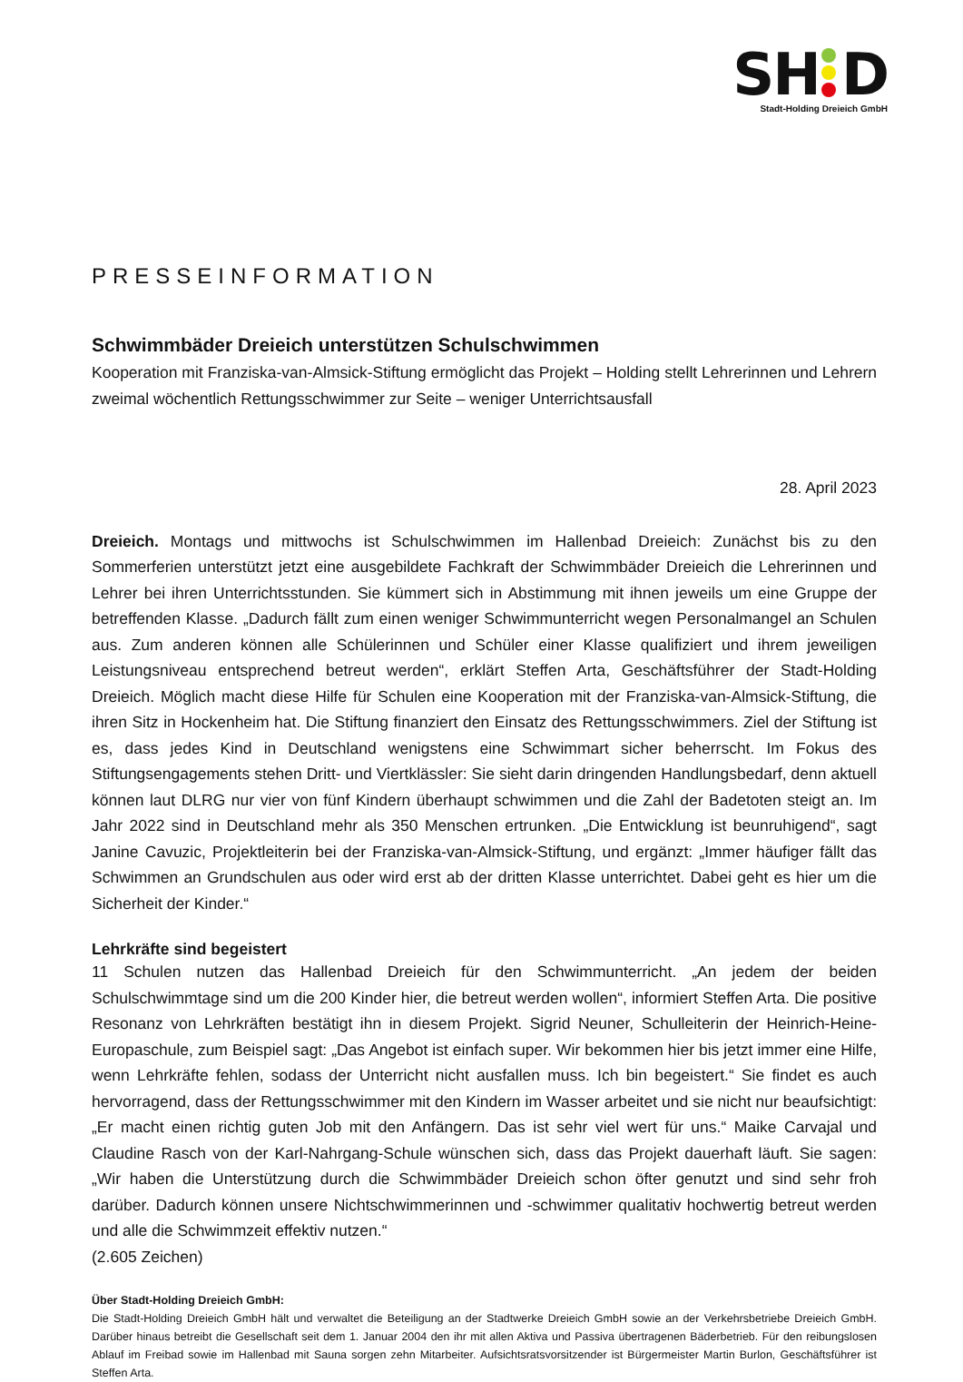SH D
Stadt-Holding Dreieich GmbH
PRESSEINFORMATION
Schwimmbäder Dreieich unterstützen Schulschwimmen
Kooperation mit Franziska-van-Almsick-Stiftung ermöglicht das Projekt – Holding stellt Lehrerinnen und Lehrern zweimal wöchentlich Rettungsschwimmer zur Seite – weniger Unterrichtsausfall
28. April 2023
Dreieich. Montags und mittwochs ist Schulschwimmen im Hallenbad Dreieich: Zunächst bis zu den Sommerferien unterstützt jetzt eine ausgebildete Fachkraft der Schwimmbäder Dreieich die Lehrerinnen und Lehrer bei ihren Unterrichtsstunden. Sie kümmert sich in Abstimmung mit ihnen jeweils um eine Gruppe der betreffenden Klasse. „Dadurch fällt zum einen weniger Schwimmunterricht wegen Personalmangel an Schulen aus. Zum anderen können alle Schülerinnen und Schüler einer Klasse qualifiziert und ihrem jeweiligen Leistungsniveau entsprechend betreut werden“, erklärt Steffen Arta, Geschäftsführer der Stadt-Holding Dreieich. Möglich macht diese Hilfe für Schulen eine Kooperation mit der Franziska-van-Almsick-Stiftung, die ihren Sitz in Hockenheim hat. Die Stiftung finanziert den Einsatz des Rettungsschwimmers. Ziel der Stiftung ist es, dass jedes Kind in Deutschland wenigstens eine Schwimmart sicher beherrscht. Im Fokus des Stiftungsengagements stehen Dritt- und Viertklässler: Sie sieht darin dringenden Handlungsbedarf, denn aktuell können laut DLRG nur vier von fünf Kindern überhaupt schwimmen und die Zahl der Badetoten steigt an. Im Jahr 2022 sind in Deutschland mehr als 350 Menschen ertrunken. „Die Entwicklung ist beunruhigend“, sagt Janine Cavuzic, Projektleiterin bei der Franziska-van-Almsick-Stiftung, und ergänzt: „Immer häufiger fällt das Schwimmen an Grundschulen aus oder wird erst ab der dritten Klasse unterrichtet. Dabei geht es hier um die Sicherheit der Kinder.“
Lehrkräfte sind begeistert
11 Schulen nutzen das Hallenbad Dreieich für den Schwimmunterricht. „An jedem der beiden Schulschwimmtage sind um die 200 Kinder hier, die betreut werden wollen“, informiert Steffen Arta. Die positive Resonanz von Lehrkräften bestätigt ihn in diesem Projekt. Sigrid Neuner, Schulleiterin der Heinrich-Heine-Europaschule, zum Beispiel sagt: „Das Angebot ist einfach super. Wir bekommen hier bis jetzt immer eine Hilfe, wenn Lehrkräfte fehlen, sodass der Unterricht nicht ausfallen muss. Ich bin begeistert.“ Sie findet es auch hervorragend, dass der Rettungsschwimmer mit den Kindern im Wasser arbeitet und sie nicht nur beaufsichtigt: „Er macht einen richtig guten Job mit den Anfängern. Das ist sehr viel wert für uns.“ Maike Carvajal und Claudine Rasch von der Karl-Nahrgang-Schule wünschen sich, dass das Projekt dauerhaft läuft. Sie sagen: „Wir haben die Unterstützung durch die Schwimmbäder Dreieich schon öfter genutzt und sind sehr froh darüber. Dadurch können unsere Nichtschwimmerinnen und -schwimmer qualitativ hochwertig betreut werden und alle die Schwimmzeit effektiv nutzen.“
(2.605 Zeichen)
Über Stadt-Holding Dreieich GmbH:
Die Stadt-Holding Dreieich GmbH hält und verwaltet die Beteiligung an der Stadtwerke Dreieich GmbH sowie an der Verkehrsbetriebe Dreieich GmbH. Darüber hinaus betreibt die Gesellschaft seit dem 1. Januar 2004 den ihr mit allen Aktiva und Passiva übertragenen Bäderbetrieb. Für den reibungslosen Ablauf im Freibad sowie im Hallenbad mit Sauna sorgen zehn Mitarbeiter. Aufsichtsratsvorsitzender ist Bürgermeister Martin Burlon, Geschäftsführer ist Steffen Arta.